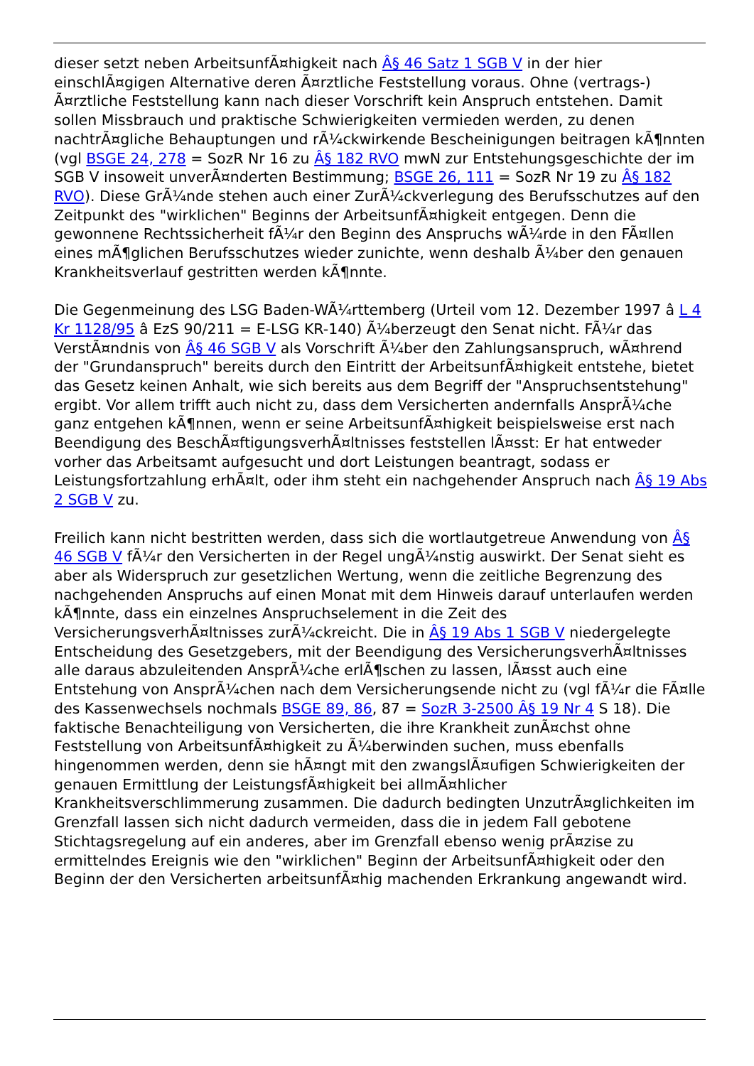dieser setzt neben ArbeitsunfÃ¤higkeit nach Â§ 46 Satz 1 SGB V in der hier einschlÃ¤gigen Alternative deren Ã¤rztliche Feststellung voraus. Ohne (vertrags-) Ã¤rztliche Feststellung kann nach dieser Vorschrift kein Anspruch entstehen. Damit sollen Missbrauch und praktische Schwierigkeiten vermieden werden, zu denen nachtrÃ¤gliche Behauptungen und rÃ¼ckwirkende Bescheinigungen beitragen kÃ¶nnten (vgl BSGE 24, 278 = SozR Nr 16 zu Â§ 182 RVO mwN zur Entstehungsgeschichte der im SGB V insoweit unverÃ¤nderten Bestimmung; BSGE 26, 111 = SozR Nr 19 zu Â§ 182 RVO). Diese GrÃ¼nde stehen auch einer ZurÃ¼ckverlegung des Berufsschutzes auf den Zeitpunkt des "wirklichen" Beginns der ArbeitsunfÃ¤higkeit entgegen. Denn die gewonnene Rechtssicherheit fÃ¼r den Beginn des Anspruchs wÃ¼rde in den FÃ¤llen eines mÃ¶glichen Berufsschutzes wieder zunichte, wenn deshalb Ã¼ber den genauen Krankheitsverlauf gestritten werden kÃ¶nnte.
Die Gegenmeinung des LSG Baden-WÃ¼rttemberg (Urteil vom 12. Dezember 1997 â L 4 Kr 1128/95 â EzS 90/211 = E-LSG KR-140) Ã¼berzeugt den Senat nicht. FÃ¼r das VerstÃ¤ndnis von Â§ 46 SGB V als Vorschrift Ã¼ber den Zahlungsanspruch, wÃ¤hrend der "Grundanspruch" bereits durch den Eintritt der ArbeitsunfÃ¤higkeit entstehe, bietet das Gesetz keinen Anhalt, wie sich bereits aus dem Begriff der "Anspruchsentstehung" ergibt. Vor allem trifft auch nicht zu, dass dem Versicherten andernfalls AnsprÃ¼che ganz entgehen kÃ¶nnen, wenn er seine ArbeitsunfÃ¤higkeit beispielsweise erst nach Beendigung des BeschÃ¤ftigungsverhÃ¤ltnisses feststellen lÃ¤sst: Er hat entweder vorher das Arbeitsamt aufgesucht und dort Leistungen beantragt, sodass er Leistungsfortzahlung erhÃ¤lt, oder ihm steht ein nachgehender Anspruch nach Â§ 19 Abs 2 SGB V zu.
Freilich kann nicht bestritten werden, dass sich die wortlautgetreue Anwendung von Â§ 46 SGB V fÃ¼r den Versicherten in der Regel ungÃ¼nstig auswirkt. Der Senat sieht es aber als Widerspruch zur gesetzlichen Wertung, wenn die zeitliche Begrenzung des nachgehenden Anspruchs auf einen Monat mit dem Hinweis darauf unterlaufen werden kÃ¶nnte, dass ein einzelnes Anspruchselement in die Zeit des VersicherungsverhÃ¤ltnisses zurÃ¼ckreicht. Die in Â§ 19 Abs 1 SGB V niedergelegte Entscheidung des Gesetzgebers, mit der Beendigung des VersicherungsverhÃ¤ltnisses alle daraus abzuleitenden AnsprÃ¼che erlÃ¶schen zu lassen, lÃ¤sst auch eine Entstehung von AnsprÃ¼chen nach dem Versicherungsende nicht zu (vgl fÃ¼r die FÃ¤lle des Kassenwechsels nochmals BSGE 89, 86, 87 = SozR 3-2500 Â§ 19 Nr 4 S 18). Die faktische Benachteiligung von Versicherten, die ihre Krankheit zunÃ¤chst ohne Feststellung von ArbeitsunfÃ¤higkeit zu Ã¼berwinden suchen, muss ebenfalls hingenommen werden, denn sie hÃ¤ngt mit den zwangslÃ¤ufigen Schwierigkeiten der genauen Ermittlung der LeistungsfÃ¤higkeit bei allmÃ¤hlicher Krankheitsverschlimmerung zusammen. Die dadurch bedingten UnzutrÃ¤glichkeiten im Grenzfall lassen sich nicht dadurch vermeiden, dass die in jedem Fall gebotene Stichtagsregelung auf ein anderes, aber im Grenzfall ebenso wenig prÃ¤zise zu ermittelndes Ereignis wie den "wirklichen" Beginn der ArbeitsunfÃ¤higkeit oder den Beginn der den Versicherten arbeitsunfÃ¤hig machenden Erkrankung angewandt wird.